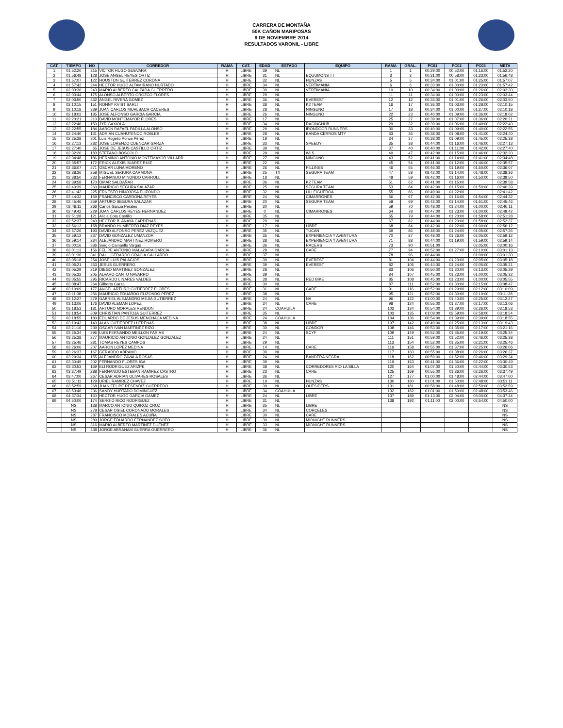CARRERA DE MONTAÑA
50K CAÑON MARIPOSAS
9 DE NOVIEMBRE 2014
RESULTADOS VARONIL - LIBRE
| CAT. | TIEMPO | NO | CORREDOR | RAMA | CAT. | EDAD | ESTADO | EQUIPO | RAMA | GRAL. | PC01 | PC02 | PC03 | META |
| --- | --- | --- | --- | --- | --- | --- | --- | --- | --- | --- | --- | --- | --- | --- |
| 1 | 01:52:20 | 315 | VICTOR HUGO GUEVARA | H | LIBRE | 39 | NL | | 1 | 1 | 00:29:00 | 00:52:00 | 01:16:00 | 01:52:20 |
| 2 | 01:56:48 | 128 | JOSE ANGEL REYES ORTIZ | H | LIBRE | 31 | NL | EQUUMONS TT | 3 | 3 | 00:31:00 | 00:58:00 | 01:23:00 | 01:56:48 |
| 3 | 01:57:07 | 122 | HOUSTON GUITERREZ CORONA | H | LIBRE | 32 | NL | HUNZAS | 5 | 5 | 00:34:00 | 01:01:00 | 01:25:00 | 01:57:07 |
| 4 | 01:57:42 | 244 | HECTOR HUGO ALTAMIRANO HURTADO | H | LIBRE | 34 | NL | VERTIMANIA | 6 | 6 | 00:33:00 | 01:00:00 | 01:23:00 | 01:57:42 |
| 5 | 02:03:30 | 243 | MARIO ALBERTO CALZADA GUERRERO | H | LIBRE | 39 | NL | VERTIMANIA | 10 | 10 | 00:34:00 | 01:00:00 | 01:26:00 | 02:03:30 |
| 6 | 02:03:44 | 175 | ALONSO ALBERTO OROZCO FLORES | H | LIBRE | 29 | NL | | 11 | 11 | 00:34:00 | 01:00:00 | 01:23:00 | 02:03:44 |
| 7 | 02:03:50 | 332 | ANGEL RIVERA GOMEZ | H | LIBRE | 36 | NL | EVEREST | 12 | 12 | 00:33:00 | 01:01:00 | 01:26:00 | 02:03:50 |
| 8 | 02:10:15 | 151 | RONNY KVIST SARLI | H | LIBRE | 38 | NL | K2 TEAM | 16 | 17 | 00:36:00 | 01:03:00 | 01:28:00 | 02:10:15 |
| 9 | 02:10:18 | 339 | JUAN CARLOS MUHLBACH CACERES | H | LIBRE | 28 | NL | NINGUNO | 17 | 18 | 00:34:00 | 01:00:00 | 01:27:00 | 02:10:18 |
| 10 | 02:18:02 | 185 | JOSE ALFONSO GARCIA GARCIA | H | LIBRE | 26 | NL | NINGUNO | 22 | 23 | 00:40:00 | 01:09:00 | 01:36:00 | 02:18:02 |
| 11 | 02:20:21 | 210 | DAVID MONTEMAYOR FLORES | H | LIBRE | 17 | NL | | 25 | 27 | 00:39:00 | 01:07:00 | 01:36:00 | 02:20:21 |
| 12 | 02:22:40 | 150 | JYR GAXIOLA | H | LIBRE | 34 | NL | RACINGHUB | 29 | 32 | 00:39:00 | 01:06:00 | 01:40:00 | 02:22:40 |
| 13 | 02:22:55 | 184 | AARON RAFAEL PADILLA ALONSO | H | LIBRE | 29 | NL | IRONDOOR RUNNERS | 30 | 33 | 00:40:00 | 01:09:00 | 01:40:00 | 02:22:55 |
| 14 | 02:24:40 | 131 | ADRIAN CUAHUTENCO ROBLES | H | LIBRE | 28 | NL | BANDA CERROS MTY | 33 | 36 | 00:38:00 | 01:08:00 | 01:41:00 | 02:24:40 |
| 15 | 02:25:38 | 301 | Luis Rogelio Ponce Pérez | H | LIBRE | 19 | NL | | 34 | 37 | 00:38:00 | 01:09:00 | 01:45:00 | 02:25:38 |
| 16 | 02:27:13 | 282 | JOSE LORENZO CUENCAR GARZA | H | LIBRE | 33 | NL | SPEEDY | 35 | 38 | 00:44:00 | 01:16:00 | 01:46:00 | 02:27:13 |
| 17 | 02:27:40 | 65 | JOSE DE JESUS CASTILLO ORTIZ | H | LIBRE | 39 | NL | | 37 | 40 | 00:40:00 | 01:11:00 | 01:42:00 | 02:27:40 |
| 18 | 02:32:20 | 183 | STEFANO BOSCOLO | H | LIBRE | 28 | NL | WLS | 40 | 47 | 00:42:00 | 01:15:00 | 01:46:00 | 02:32:20 |
| 19 | 02:34:48 | 186 | HERMINIO ANTONIO MONTEMAYOR VILLARR | H | LIBRE | 27 | NL | NINGUNO | 43 | 52 | 00:41:00 | 01:14:00 | 01:41:00 | 02:34:48 |
| 20 | 02:35:57 | 172 | ERICK ALEXIS JUAREZ RUIZ | H | LIBRE | 22 | NL | | 45 | 54 | 00:41:00 | 01:12:00 | 01:46:00 | 02:35:57 |
| 21 | 02:36:07 | 271 | OSCAR LUNA MORENO | H | LIBRE | 26 | NL | PILLINES | 46 | 55 | 00:46:00 | 01:19:00 | 01:50:00 | 02:36:07 |
| 22 | 02:38:36 | 258 | MIGUEL SEGURA CARMONA | H | LIBRE | 25 | TX | SEGURA TEAM | 47 | 58 | 08:42:00 | 01:14:00 | 01:48:00 | 02:38:36 |
| 23 | 02:38:50 | 233 | FERNANDO MINONDO CARROLL | H | LIBRE | 18 | NL | | 48 | 59 | 08:42:00 | 01:16:00 | 01:50:00 | 02:38:50 |
| 24 | 02:39:58 | 170 | OMAR SALDAÑAR | H | LIBRE | 36 | NL | K2 TEAM | 51 | 62 | 00:41:00 | 01:15:00 | | 02:39:58 |
| 25 | 02:40:39 | 260 | MAURICIO SEGURA SALAZAR | H | LIBRE | 25 | NL | SEGURA TEAM | 53 | 64 | 00:42:00 | 01:15:00 | 01:50:00 | 02:40:39 |
| 26 | 02:41:42 | 225 | ERNESTO HINOJOSA ELIZONDO | H | LIBRE | 32 | NL | LILI FIGUEROA | 55 | 66 | 00:49:00 | 01:22:00 | | 02:41:42 |
| 27 | 02:44:32 | 159 | FRANCISCO CARDONA REYES | H | LIBRE | 24 | NL | CIMARRONES | 56 | 67 | 00:42:00 | 01:16:00 | 01:54:00 | 02:44:32 |
| 28 | 02:45:46 | 259 | ARTURO SEGURA SALAZAR | H | LIBRE | 20 | NL | SEGURA TEAM | 58 | 69 | 00:42:00 | 01:14:00 | 01:51:00 | 02:45:46 |
| 29 | 02:46:11 | 266 | Carlos Garcia Perales | H | LIBRE | 30 | NL | | 59 | 70 | 00:48:00 | 01:24:00 | 01:00:00 | 02:46:11 |
| 30 | 02:49:42 | 229 | JUAN CARLOS REYES HERNANDEZ | H | LIBRE | 0 | NL | CIMARRONES | 64 | 78 | 00:47:00 | 01:23:00 | 01:00:00 | 02:49:42 |
| 31 | 02:51:28 | 121 | Alicia Cota Castillo | H | LIBRE | 35 | NL | | 65 | 79 | 00:44:00 | 01:20:00 | 01:58:00 | 02:51:28 |
| 32 | 02:52:37 | 240 | HECTOR B. ANAYA CARDENAS | H | LIBRE | 29 | NL | | 67 | 82 | 00:44:00 | 01:20:00 | 01:58:00 | 02:52:37 |
| 33 | 02:56:12 | 158 | BRANDO HUMBERTO DIAZ REYES | H | LIBRE | 17 | NL | LIBRE | 68 | 84 | 00:42:00 | 01:22:00 | 01:00:00 | 02:56:12 |
| 34 | 02:57:26 | 193 | DAVID ALFONSO PEREZ VAZQUEZ | H | LIBRE | 35 | NL | TUCAN | 69 | 86 | 00:48:00 | 01:24:00 | 01:05:00 | 02:57:26 |
| 35 | 02:59:12 | 237 | DAVID GONZALEZ UMANZOR | H | LIBRE | 35 | NL | EXPERIENCIA Y AVENTURA | 70 | 87 | 00:48:00 | 01:26:00 | 02:05:00 | 02:59:12 |
| 36 | 02:59:14 | 234 | ALEJANDRO MARTINEZ ROMERO | H | LIBRE | 38 | NL | EXPERIENCIA Y AVENTURA | 71 | 88 | 00:44:00 | 01:19:00 | 01:59:00 | 02:59:14 |
| 37 | 03:00:16 | 336 | Sergio Camarillo Vargas | H | LIBRE | 36 | NL | RACERS | 73 | 90 | 00:51:00 | | 02:05:00 | 03:00:16 |
| 38 | 03:01:13 | 156 | FELIPE ANTONIO MALACARA GARCIA | H | LIBRE | 28 | NL | CARE | 77 | 94 | 00:52:00 | 01:27:00 | 02:10:00 | 03:01:13 |
| 39 | 03:01:30 | 341 | RAUL GERARDO GRACIA GALLARDO | H | LIBRE | 37 | NL | | 78 | 96 | 00:44:00 | | 01:00:00 | 03:01:30 |
| 40 | 03:05:18 | 254 | JOSE LUIS PALACIOS | H | LIBRE | 39 | NL | EVEREST | 81 | 104 | 00:44:00 | 01:23:00 | 02:05:00 | 03:05:18 |
| 41 | 03:05:21 | 253 | JESUS GUERRERO | H | LIBRE | 39 | NL | EVEREST | 82 | 105 | 00:44:00 | 01:24:00 | 02:05:00 | 03:05:21 |
| 42 | 03:05:29 | 219 | DIEGO MARTINEZ GONZALEZ | H | LIBRE | 28 | NL | | 83 | 106 | 00:50:00 | 01:30:00 | 02:13:00 | 03:05:29 |
| 43 | 03:05:32 | 205 | ALVARO CANTU NAVARRO | H | LIBRE | 39 | NL | | 84 | 107 | 00:45:00 | 01:23:00 | 01:00:00 | 03:05:32 |
| 44 | 03:05:55 | 295 | RICARDO LINARES VALDES | H | LIBRE | 38 | NL | RED BIKE | 85 | 108 | 00:45:00 | 01:23:00 | 01:00:00 | 03:05:55 |
| 45 | 03:08:47 | 264 | Gilberto Garza | H | LIBRE | 30 | NL | | 87 | 111 | 00:52:00 | 01:30:00 | 02:15:00 | 03:08:47 |
| 46 | 03:10:09 | 177 | ANGEL ARTURO GUTIERREZ FLORES | H | LIBRE | 31 | NL | CARE | 91 | 116 | 00:52:00 | 01:29:00 | 02:12:00 | 03:10:09 |
| 47 | 03:11:38 | 256 | MAURICIO EDUARDO ELIZONDO PEREZ | H | LIBRE | 38 | NL | | 95 | 121 | 00:52:00 | 01:30:00 | 02:10:00 | 03:11:38 |
| 48 | 03:12:27 | 279 | GABRIEL ALEJANDRO MEJIA GUTIERREZ | H | LIBRE | 24 | NL | NA | 96 | 122 | 01:00:00 | 01:40:00 | 02:25:00 | 03:12:27 |
| 49 | 03:13:06 | 176 | DAVID ALEMAN LOPEZ | H | LIBRE | 34 | NL | CARE | 98 | 124 | 00:55:00 | 01:37:00 | 02:17:00 | 03:13:06 |
| 50 | 03:18:53 | 181 | ARTURO MORALES RENDON | H | LIBRE | 24 | COAHUILA | | 102 | 134 | 00:54:00 | 01:39:00 | 02:26:00 | 03:18:53 |
| 51 | 03:18:54 | 309 | CHRISTIAN PANTOJA GUITERREZ | H | LIBRE | 35 | NL | | 103 | 135 | 01:09:00 | 02:59:00 | 02:58:00 | 03:18:54 |
| 52 | 03:18:55 | 180 | EDUARDO DE JESUS MENCHACA MEDINA | H | LIBRE | 24 | COAHUILA | | 104 | 136 | 00:54:00 | 01:39:00 | 02:39:00 | 03:18:55 |
| 53 | 03:19:43 | 140 | ALAN GUTIERREZ LLERENAS | H | LIBRE | 38 | NL | LIBRE | 107 | 142 | 00:49:00 | 01:25:00 | 02:13:00 | 03:19:43 |
| 54 | 03:21:16 | 239 | OSCAR IVAN MARTINEZ RIZO | H | LIBRE | 30 | NL | CONDOR | 108 | 146 | 00:53:00 | 01:35:00 | 02:17:00 | 03:21:16 |
| 55 | 03:25:34 | 296 | LUIS FERNANDO MEILLON FARIAS | H | LIBRE | 24 | NL | SCYF | 109 | 149 | 00:52:00 | 01:35:00 | 02:19:00 | 03:25:34 |
| 56 | 03:25:38 | 277 | MAURICIO ANTONIO GONZALEZ GONZALEZ | H | LIBRE | 24 | NL | | 111 | 151 | 00:59:00 | 01:52:00 | 02:46:00 | 03:25:38 |
| 57 | 03:25:46 | 281 | TOMAS REYES CAMPOS | H | LIBRE | 29 | NL | | 113 | 154 | 00:52:00 | 01:35:00 | 02:21:00 | 03:25:46 |
| 58 | 03:26:06 | 207 | AARON LOPEZ MEDINA | H | LIBRE | 14 | NL | CARE | 116 | 158 | 00:55:00 | 01:37:00 | 02:25:00 | 03:26:06 |
| 59 | 03:26:37 | 167 | GERARDO ABRAMO | H | LIBRE | 30 | NL | | 117 | 160 | 00:55:00 | 01:38:00 | 02:26:00 | 03:26:37 |
| 60 | 03:29:34 | 155 | ALEJANDRO ZAVALA ROSAS | H | LIBRE | 24 | NL | BANDERA NEGRA | 118 | 162 | 00:59:00 | 01:52:00 | 02:46:00 | 03:29:34 |
| 61 | 03:30:49 | 202 | FERNANDO FLORES IGA | H | LIBRE | 39 | NL | | 119 | 163 | 00:41:00 | 01:36:00 | 02:22:00 | 03:30:49 |
| 62 | 03:30:53 | 169 | ELI RODRIGUEZ ARIZPE | H | LIBRE | 38 | NL | CORREDORES RIO LA SILLA | 120 | 164 | 01:07:00 | 01:50:00 | 02:44:00 | 03:30:53 |
| 63 | 03:37:49 | 288 | FERNANDO ESTEBAN RAMIREZ CASTRO | H | LIBRE | 23 | NL | CARE | 125 | 169 | 00:55:00 | 01:36:00 | 02:26:00 | 03:37:49 |
| 64 | 03:47:00 | 267 | CESAR ADRIAN OLIVARES ROSALES | H | LIBRE | 36 | NL | | 127 | 177 | 01:00:00 | 01:48:00 | 02:44:00 | 03:47:00 |
| 65 | 03:51:11 | 129 | URIEL RAMIREZ CHAVEZ | H | LIBRE | 19 | NL | HUNZAS | 130 | 180 | 01:01:00 | 01:50:00 | 02:48:00 | 03:51:11 |
| 66 | 03:52:59 | 268 | JUAN FELIPE RESENDIZ GUERRERO | H | LIBRE | 39 | NL | OUTSIDERS | 131 | 181 | 00:58:00 | 01:48:00 | 02:50:00 | 03:52:59 |
| 67 | 03:53:46 | 236 | SANDY HURTADO DOMINGUEZ | H | LIBRE | 34 | COAHUILA | | 132 | 182 | 01:01:00 | 01:50:00 | 02:48:00 | 03:53:46 |
| 68 | 04:37:34 | 160 | HECTOR HUGO GARCIA GAMEZ | H | LIBRE | 24 | NL | LIBRE | 137 | 189 | 01:13:00 | 02:04:00 | 03:00:00 | 04:37:34 |
| 69 | 04:50:00 | 174 | SERGIO RICO RODRIGUEZ | H | LIBRE | 31 | NL | | 138 | 192 | 01:11:00 | 02:00:00 | 02:54:00 | 04:50:00 |
| | NS | 138 | MARCO ANTONIO QUIROZ CRUZ | H | LIBRE | 35 | NL | LIBRE | | | | | | NS |
| | NS | 278 | CESAR OSIEL CORONADO MORALES | H | LIBRE | 34 | NL | CORCELES | | | | | | NS |
| | NS | 287 | FRANCISCO MORALES ACUÑA | H | LIBRE | 30 | NL | CARE | | | | | | NS |
| | NS | 289 | JORGE EDUARDO FERNANDEZ SOTO | H | LIBRE | 30 | NL | MIDNIGHT RUNNERS | | | | | | NS |
| | NS | 316 | MARIO ALBERTO MARTINEZ DUEÑEZ | H | LIBRE | 33 | NL | MIDNIGHT RUNNERS | | | | | | NS |
| | NS | 338 | JORGE ABRAHAM GUERRA GUERRERO | H | LIBRE | 36 | NL | | | | | | | NS |